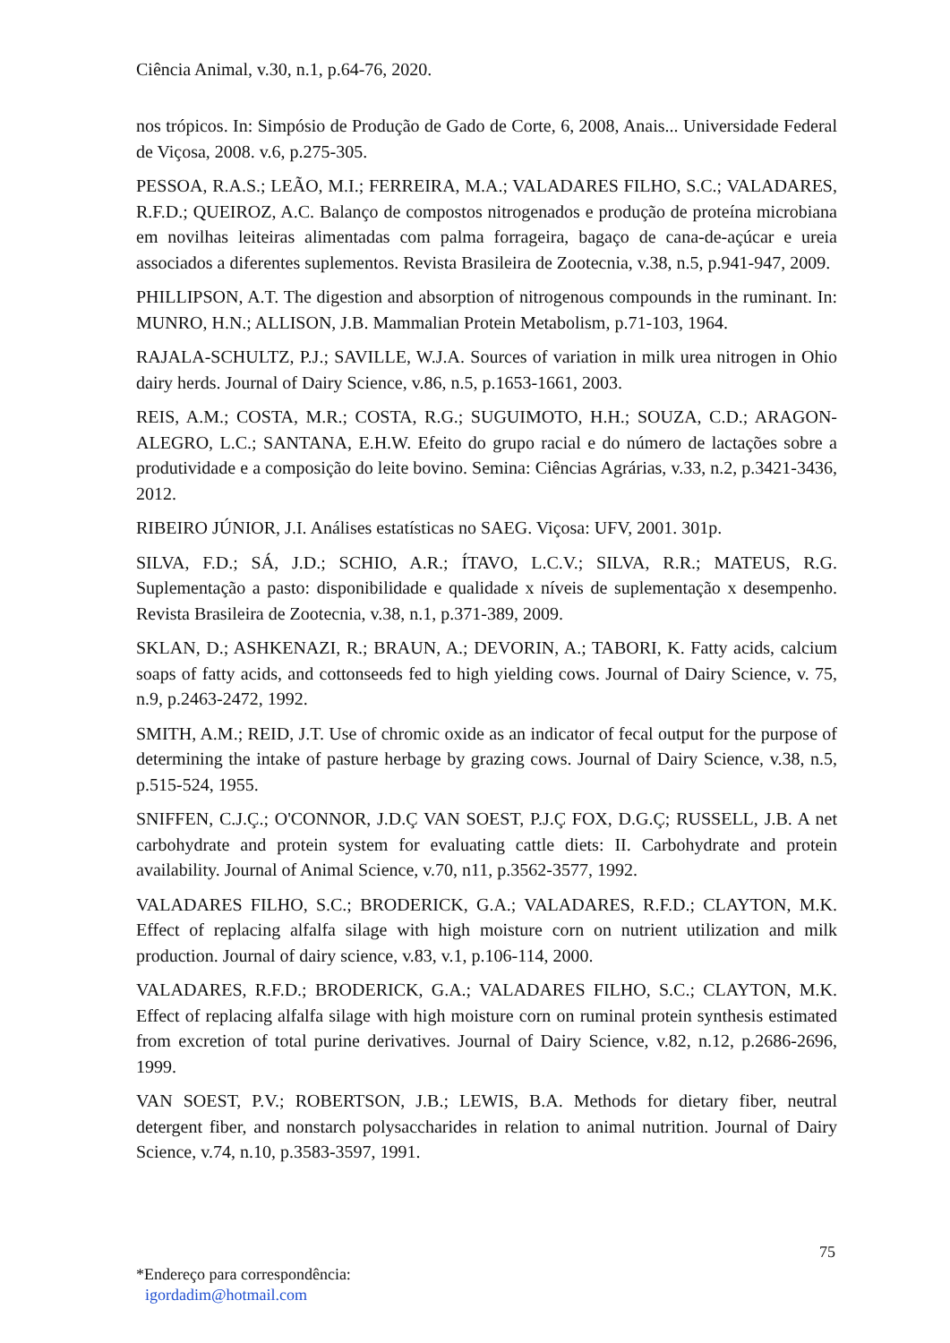Ciência Animal, v.30, n.1, p.64-76, 2020.
nos trópicos. In: Simpósio de Produção de Gado de Corte, 6, 2008, Anais... Universidade Federal de Viçosa, 2008. v.6, p.275-305.
PESSOA, R.A.S.; LEÃO, M.I.; FERREIRA, M.A.; VALADARES FILHO, S.C.; VALADARES, R.F.D.; QUEIROZ, A.C. Balanço de compostos nitrogenados e produção de proteína microbiana em novilhas leiteiras alimentadas com palma forrageira, bagaço de cana-de-açúcar e ureia associados a diferentes suplementos. Revista Brasileira de Zootecnia, v.38, n.5, p.941-947, 2009.
PHILLIPSON, A.T. The digestion and absorption of nitrogenous compounds in the ruminant. In: MUNRO, H.N.; ALLISON, J.B. Mammalian Protein Metabolism, p.71-103, 1964.
RAJALA-SCHULTZ, P.J.; SAVILLE, W.J.A. Sources of variation in milk urea nitrogen in Ohio dairy herds. Journal of Dairy Science, v.86, n.5, p.1653-1661, 2003.
REIS, A.M.; COSTA, M.R.; COSTA, R.G.; SUGUIMOTO, H.H.; SOUZA, C.D.; ARAGON-ALEGRO, L.C.; SANTANA, E.H.W. Efeito do grupo racial e do número de lactações sobre a produtividade e a composição do leite bovino. Semina: Ciências Agrárias, v.33, n.2, p.3421-3436, 2012.
RIBEIRO JÚNIOR, J.I. Análises estatísticas no SAEG. Viçosa: UFV, 2001. 301p.
SILVA, F.D.; SÁ, J.D.; SCHIO, A.R.; ÍTAVO, L.C.V.; SILVA, R.R.; MATEUS, R.G. Suplementação a pasto: disponibilidade e qualidade x níveis de suplementação x desempenho. Revista Brasileira de Zootecnia, v.38, n.1, p.371-389, 2009.
SKLAN, D.; ASHKENAZI, R.; BRAUN, A.; DEVORIN, A.; TABORI, K. Fatty acids, calcium soaps of fatty acids, and cottonseeds fed to high yielding cows. Journal of Dairy Science, v. 75, n.9, p.2463-2472, 1992.
SMITH, A.M.; REID, J.T. Use of chromic oxide as an indicator of fecal output for the purpose of determining the intake of pasture herbage by grazing cows. Journal of Dairy Science, v.38, n.5, p.515-524, 1955.
SNIFFEN, C.J.Ç.; O'CONNOR, J.D.Ç VAN SOEST, P.J.Ç FOX, D.G.Ç; RUSSELL, J.B. A net carbohydrate and protein system for evaluating cattle diets: II. Carbohydrate and protein availability. Journal of Animal Science, v.70, n11, p.3562-3577, 1992.
VALADARES FILHO, S.C.; BRODERICK, G.A.; VALADARES, R.F.D.; CLAYTON, M.K. Effect of replacing alfalfa silage with high moisture corn on nutrient utilization and milk production. Journal of dairy science, v.83, v.1, p.106-114, 2000.
VALADARES, R.F.D.; BRODERICK, G.A.; VALADARES FILHO, S.C.; CLAYTON, M.K. Effect of replacing alfalfa silage with high moisture corn on ruminal protein synthesis estimated from excretion of total purine derivatives. Journal of Dairy Science, v.82, n.12, p.2686-2696, 1999.
VAN SOEST, P.V.; ROBERTSON, J.B.; LEWIS, B.A. Methods for dietary fiber, neutral detergent fiber, and nonstarch polysaccharides in relation to animal nutrition. Journal of Dairy Science, v.74, n.10, p.3583-3597, 1991.
75
*Endereço para correspondência:
igordadim@hotmail.com